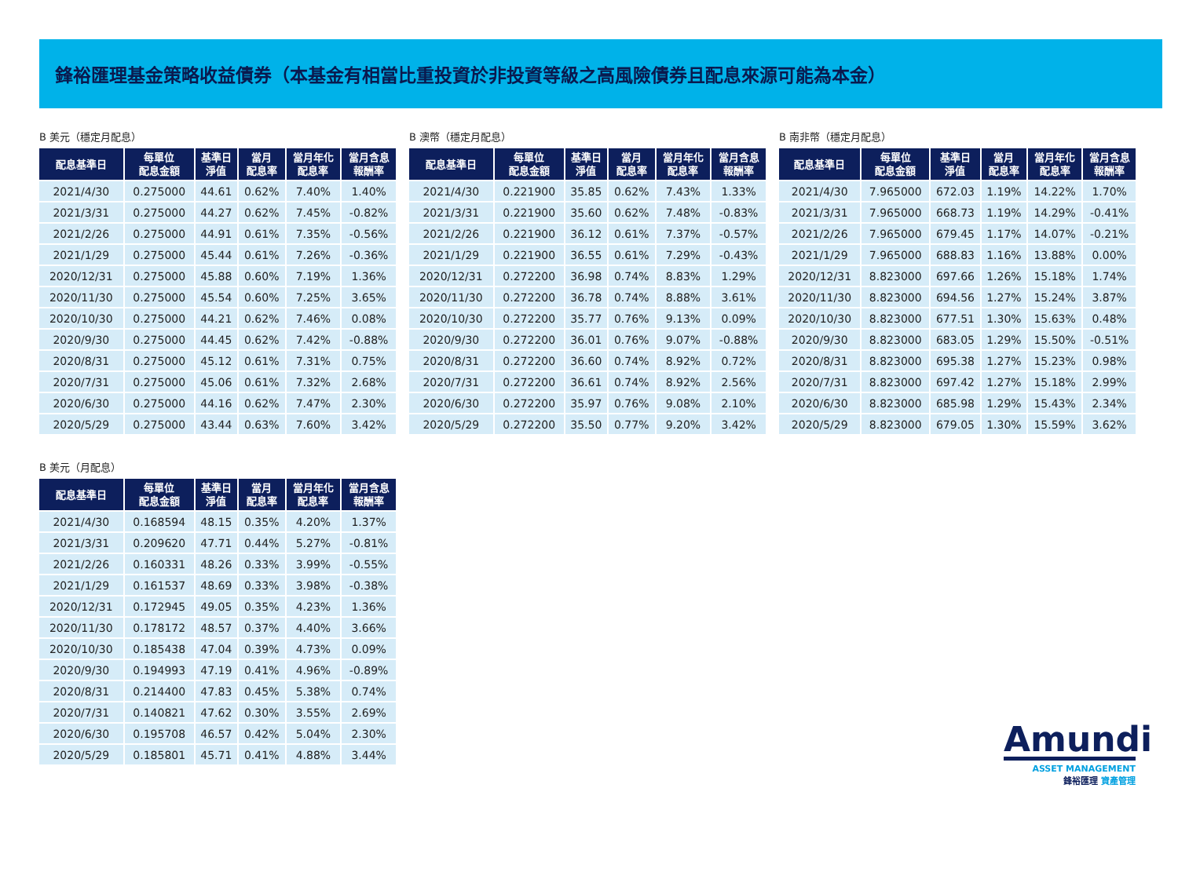鋒裕匯理基金策略收益債券（本基金有相當比重投資於非投資等級之高風險債券且配息來源可能為本金）
B 美元（穩定月配息）
| 配息基準日 | 每單位 配息金額 | 基準日 淨值 | 當月 配息率 | 當月年化 配息率 | 當月含息 報酬率 |
| --- | --- | --- | --- | --- | --- |
| 2021/4/30 | 0.275000 | 44.61 | 0.62% | 7.40% | 1.40% |
| 2021/3/31 | 0.275000 | 44.27 | 0.62% | 7.45% | -0.82% |
| 2021/2/26 | 0.275000 | 44.91 | 0.61% | 7.35% | -0.56% |
| 2021/1/29 | 0.275000 | 45.44 | 0.61% | 7.26% | -0.36% |
| 2020/12/31 | 0.275000 | 45.88 | 0.60% | 7.19% | 1.36% |
| 2020/11/30 | 0.275000 | 45.54 | 0.60% | 7.25% | 3.65% |
| 2020/10/30 | 0.275000 | 44.21 | 0.62% | 7.46% | 0.08% |
| 2020/9/30 | 0.275000 | 44.45 | 0.62% | 7.42% | -0.88% |
| 2020/8/31 | 0.275000 | 45.12 | 0.61% | 7.31% | 0.75% |
| 2020/7/31 | 0.275000 | 45.06 | 0.61% | 7.32% | 2.68% |
| 2020/6/30 | 0.275000 | 44.16 | 0.62% | 7.47% | 2.30% |
| 2020/5/29 | 0.275000 | 43.44 | 0.63% | 7.60% | 3.42% |
B 澳幣（穩定月配息）
| 配息基準日 | 每單位 配息金額 | 基準日 淨值 | 當月 配息率 | 當月年化 配息率 | 當月含息 報酬率 |
| --- | --- | --- | --- | --- | --- |
| 2021/4/30 | 0.221900 | 35.85 | 0.62% | 7.43% | 1.33% |
| 2021/3/31 | 0.221900 | 35.60 | 0.62% | 7.48% | -0.83% |
| 2021/2/26 | 0.221900 | 36.12 | 0.61% | 7.37% | -0.57% |
| 2021/1/29 | 0.221900 | 36.55 | 0.61% | 7.29% | -0.43% |
| 2020/12/31 | 0.272200 | 36.98 | 0.74% | 8.83% | 1.29% |
| 2020/11/30 | 0.272200 | 36.78 | 0.74% | 8.88% | 3.61% |
| 2020/10/30 | 0.272200 | 35.77 | 0.76% | 9.13% | 0.09% |
| 2020/9/30 | 0.272200 | 36.01 | 0.76% | 9.07% | -0.88% |
| 2020/8/31 | 0.272200 | 36.60 | 0.74% | 8.92% | 0.72% |
| 2020/7/31 | 0.272200 | 36.61 | 0.74% | 8.92% | 2.56% |
| 2020/6/30 | 0.272200 | 35.97 | 0.76% | 9.08% | 2.10% |
| 2020/5/29 | 0.272200 | 35.50 | 0.77% | 9.20% | 3.42% |
B 南非幣（穩定月配息）
| 配息基準日 | 每單位 配息金額 | 基準日 淨值 | 當月 配息率 | 當月年化 配息率 | 當月含息 報酬率 |
| --- | --- | --- | --- | --- | --- |
| 2021/4/30 | 7.965000 | 672.03 | 1.19% | 14.22% | 1.70% |
| 2021/3/31 | 7.965000 | 668.73 | 1.19% | 14.29% | -0.41% |
| 2021/2/26 | 7.965000 | 679.45 | 1.17% | 14.07% | -0.21% |
| 2021/1/29 | 7.965000 | 688.83 | 1.16% | 13.88% | 0.00% |
| 2020/12/31 | 8.823000 | 697.66 | 1.26% | 15.18% | 1.74% |
| 2020/11/30 | 8.823000 | 694.56 | 1.27% | 15.24% | 3.87% |
| 2020/10/30 | 8.823000 | 677.51 | 1.30% | 15.63% | 0.48% |
| 2020/9/30 | 8.823000 | 683.05 | 1.29% | 15.50% | -0.51% |
| 2020/8/31 | 8.823000 | 695.38 | 1.27% | 15.23% | 0.98% |
| 2020/7/31 | 8.823000 | 697.42 | 1.27% | 15.18% | 2.99% |
| 2020/6/30 | 8.823000 | 685.98 | 1.29% | 15.43% | 2.34% |
| 2020/5/29 | 8.823000 | 679.05 | 1.30% | 15.59% | 3.62% |
B 美元（月配息）
| 配息基準日 | 每單位 配息金額 | 基準日 淨值 | 當月 配息率 | 當月年化 配息率 | 當月含息 報酬率 |
| --- | --- | --- | --- | --- | --- |
| 2021/4/30 | 0.168594 | 48.15 | 0.35% | 4.20% | 1.37% |
| 2021/3/31 | 0.209620 | 47.71 | 0.44% | 5.27% | -0.81% |
| 2021/2/26 | 0.160331 | 48.26 | 0.33% | 3.99% | -0.55% |
| 2021/1/29 | 0.161537 | 48.69 | 0.33% | 3.98% | -0.38% |
| 2020/12/31 | 0.172945 | 49.05 | 0.35% | 4.23% | 1.36% |
| 2020/11/30 | 0.178172 | 48.57 | 0.37% | 4.40% | 3.66% |
| 2020/10/30 | 0.185438 | 47.04 | 0.39% | 4.73% | 0.09% |
| 2020/9/30 | 0.194993 | 47.19 | 0.41% | 4.96% | -0.89% |
| 2020/8/31 | 0.214400 | 47.83 | 0.45% | 5.38% | 0.74% |
| 2020/7/31 | 0.140821 | 47.62 | 0.30% | 3.55% | 2.69% |
| 2020/6/30 | 0.195708 | 46.57 | 0.42% | 5.04% | 2.30% |
| 2020/5/29 | 0.185801 | 45.71 | 0.41% | 4.88% | 3.44% |
Amundi
ASSET MANAGEMENT
鋒裕匯理 資產管理